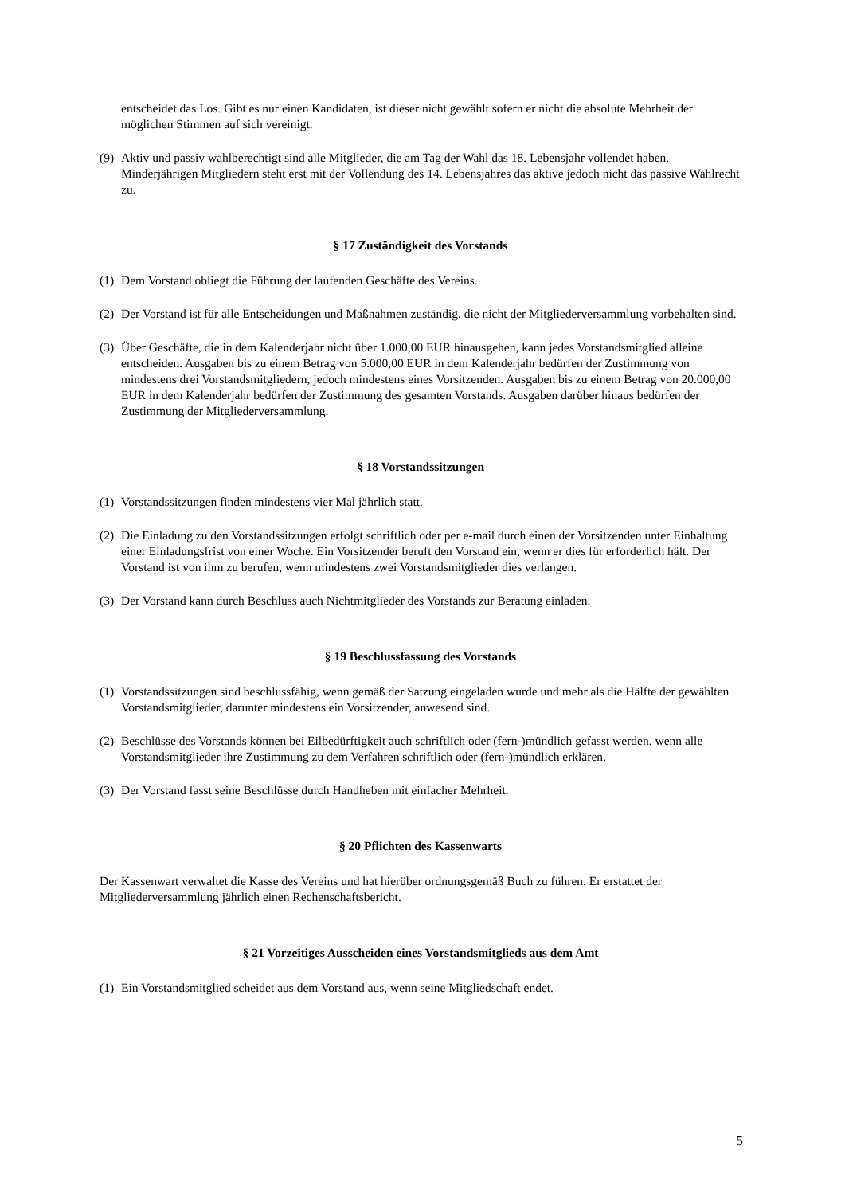entscheidet das Los. Gibt es nur einen Kandidaten, ist dieser nicht gewählt sofern er nicht die absolute Mehrheit der möglichen Stimmen auf sich vereinigt.
(9) Aktiv und passiv wahlberechtigt sind alle Mitglieder, die am Tag der Wahl das 18. Lebensjahr vollendet haben. Minderjährigen Mitgliedern steht erst mit der Vollendung des 14. Lebensjahres das aktive jedoch nicht das passive Wahlrecht zu.
§ 17 Zuständigkeit des Vorstands
(1) Dem Vorstand obliegt die Führung der laufenden Geschäfte des Vereins.
(2) Der Vorstand ist für alle Entscheidungen und Maßnahmen zuständig, die nicht der Mitgliederversammlung vorbehalten sind.
(3) Über Geschäfte, die in dem Kalenderjahr nicht über 1.000,00 EUR hinausgehen, kann jedes Vorstandsmitglied alleine entscheiden. Ausgaben bis zu einem Betrag von 5.000,00 EUR in dem Kalenderjahr bedürfen der Zustimmung von mindestens drei Vorstandsmitgliedern, jedoch mindestens eines Vorsitzenden. Ausgaben bis zu einem Betrag von 20.000,00 EUR in dem Kalenderjahr bedürfen der Zustimmung des gesamten Vorstands. Ausgaben darüber hinaus bedürfen der Zustimmung der Mitgliederversammlung.
§ 18 Vorstandssitzungen
(1) Vorstandssitzungen finden mindestens vier Mal jährlich statt.
(2) Die Einladung zu den Vorstandssitzungen erfolgt schriftlich oder per e-mail durch einen der Vorsitzenden unter Einhaltung einer Einladungsfrist von einer Woche. Ein Vorsitzender beruft den Vorstand ein, wenn er dies für erforderlich hält. Der Vorstand ist von ihm zu berufen, wenn mindestens zwei Vorstandsmitglieder dies verlangen.
(3) Der Vorstand kann durch Beschluss auch Nichtmitglieder des Vorstands zur Beratung einladen.
§ 19 Beschlussfassung des Vorstands
(1) Vorstandssitzungen sind beschlussfähig, wenn gemäß der Satzung eingeladen wurde und mehr als die Hälfte der gewählten Vorstandsmitglieder, darunter mindestens ein Vorsitzender, anwesend sind.
(2) Beschlüsse des Vorstands können bei Eilbedürftigkeit auch schriftlich oder (fern-)mündlich gefasst werden, wenn alle Vorstandsmitglieder ihre Zustimmung zu dem Verfahren schriftlich oder (fern-)mündlich erklären.
(3) Der Vorstand fasst seine Beschlüsse durch Handheben mit einfacher Mehrheit.
§ 20 Pflichten des Kassenwarts
Der Kassenwart verwaltet die Kasse des Vereins und hat hierüber ordnungsgemäß Buch zu führen. Er erstattet der Mitgliederversammlung jährlich einen Rechenschaftsbericht.
§ 21 Vorzeitiges Ausscheiden eines Vorstandsmitglieds aus dem Amt
(1) Ein Vorstandsmitglied scheidet aus dem Vorstand aus, wenn seine Mitgliedschaft endet.
5